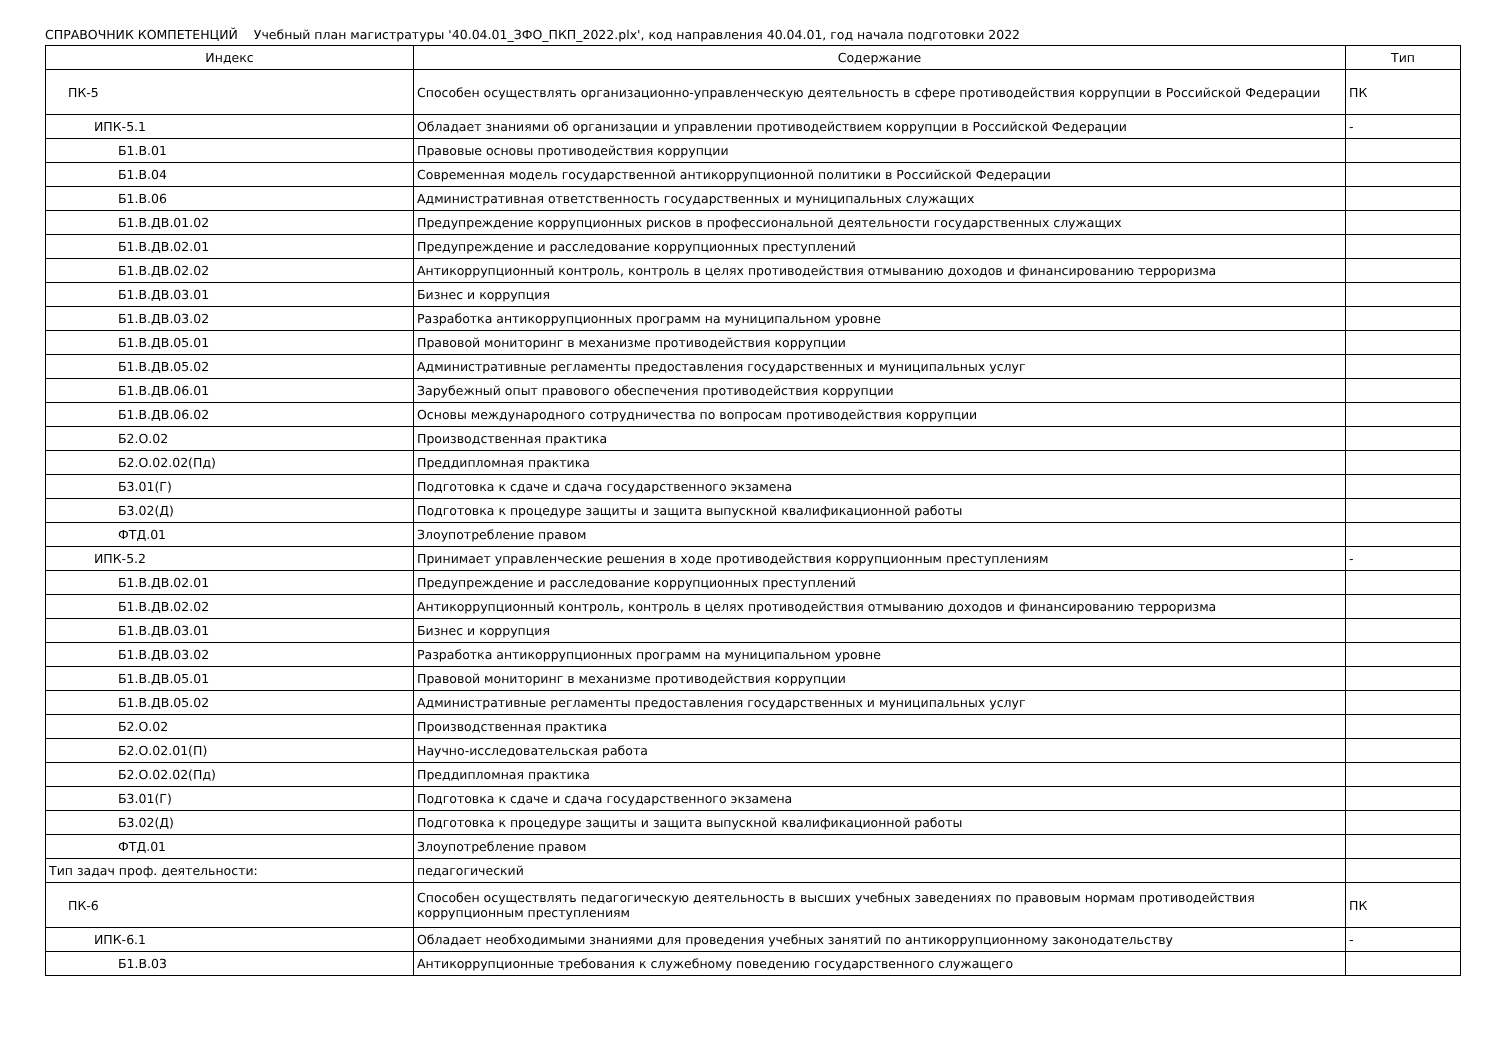СПРАВОЧНИК КОМПЕТЕНЦИЙ Учебный план магистратуры '40.04.01_ЗФО_ПКП_2022.plx', код направления 40.04.01, год начала подготовки 2022
| Индекс | Содержание | Тип |
| ПК-5 | Способен осуществлять организационно-управленческую деятельность в сфере противодействия коррупции в Российской Федерации | ПК |
| ИПК-5.1 | Обладает знаниями об организации и управлении противодействием коррупции в Российской Федерации | - |
| Б1.В.01 | Правовые основы противодействия коррупции | |
| Б1.В.04 | Современная модель государственной антикоррупционной политики в Российской Федерации | |
| Б1.В.06 | Административная ответственность государственных и муниципальных служащих | |
| Б1.В.ДВ.01.02 | Предупреждение коррупционных рисков в профессиональной деятельности государственных служащих | |
| Б1.В.ДВ.02.01 | Предупреждение и расследование коррупционных преступлений | |
| Б1.В.ДВ.02.02 | Антикоррупционный контроль, контроль в целях противодействия отмыванию доходов и финансированию терроризма | |
| Б1.В.ДВ.03.01 | Бизнес и коррупция | |
| Б1.В.ДВ.03.02 | Разработка антикоррупционных программ на муниципальном уровне | |
| Б1.В.ДВ.05.01 | Правовой мониторинг в механизме противодействия коррупции | |
| Б1.В.ДВ.05.02 | Административные регламенты предоставления государственных и муниципальных услуг | |
| Б1.В.ДВ.06.01 | Зарубежный опыт правового обеспечения противодействия коррупции | |
| Б1.В.ДВ.06.02 | Основы международного сотрудничества по вопросам противодействия коррупции | |
| Б2.О.02 | Производственная практика | |
| Б2.О.02.02(Пд) | Преддипломная практика | |
| Б3.01(Г) | Подготовка к сдаче и сдача государственного экзамена | |
| Б3.02(Д) | Подготовка к процедуре защиты и защита выпускной квалификационной работы | |
| ФТД.01 | Злоупотребление правом | |
| ИПК-5.2 | Принимает управленческие решения в ходе противодействия коррупционным преступлениям | - |
| Б1.В.ДВ.02.01 | Предупреждение и расследование коррупционных преступлений | |
| Б1.В.ДВ.02.02 | Антикоррупционный контроль, контроль в целях противодействия отмыванию доходов и финансированию терроризма | |
| Б1.В.ДВ.03.01 | Бизнес и коррупция | |
| Б1.В.ДВ.03.02 | Разработка антикоррупционных программ на муниципальном уровне | |
| Б1.В.ДВ.05.01 | Правовой мониторинг в механизме противодействия коррупции | |
| Б1.В.ДВ.05.02 | Административные регламенты предоставления государственных и муниципальных услуг | |
| Б2.О.02 | Производственная практика | |
| Б2.О.02.01(П) | Научно-исследовательская работа | |
| Б2.О.02.02(Пд) | Преддипломная практика | |
| Б3.01(Г) | Подготовка к сдаче и сдача государственного экзамена | |
| Б3.02(Д) | Подготовка к процедуре защиты и защита выпускной квалификационной работы | |
| ФТД.01 | Злоупотребление правом | |
| Тип задач проф. деятельности: | педагогический | |
| ПК-6 | Способен осуществлять педагогическую деятельность в высших учебных заведениях по правовым нормам противодействия коррупционным преступлениям | ПК |
| ИПК-6.1 | Обладает необходимыми знаниями для проведения учебных занятий по антикоррупционному законодательству | - |
| Б1.В.03 | Антикоррупционные требования к служебному поведению государственного служащего | |